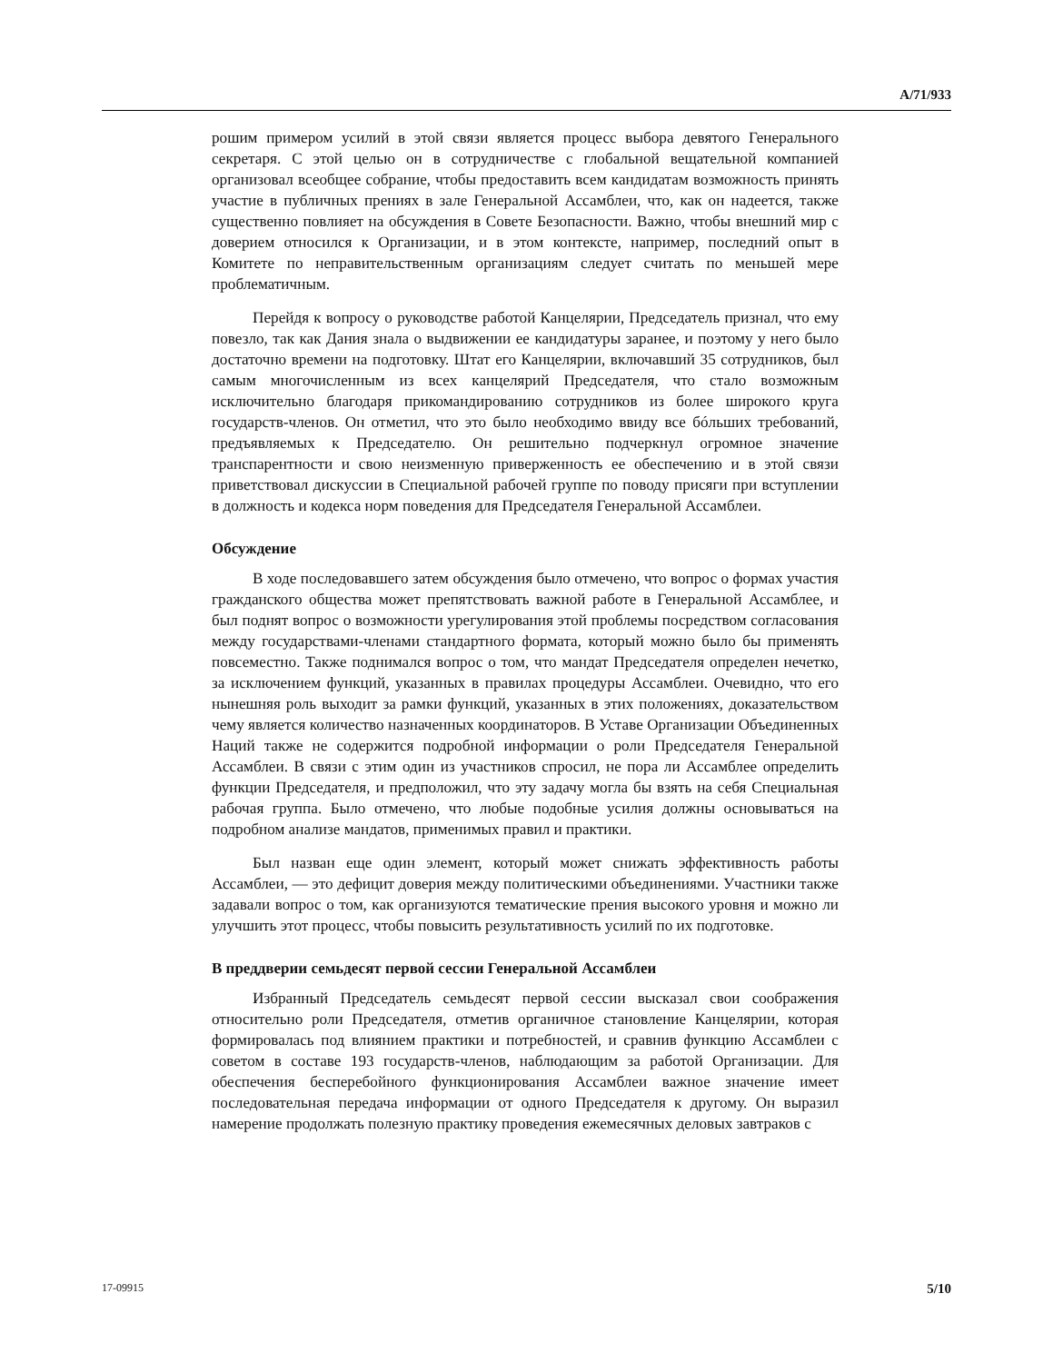A/71/933
рошим примером усилий в этой связи является процесс выбора девятого Генерального секретаря. С этой целью он в сотрудничестве с глобальной вещательной компанией организовал всеобщее собрание, чтобы предоставить всем кандидатам возможность принять участие в публичных прениях в зале Генеральной Ассамблеи, что, как он надеется, также существенно повлияет на обсуждения в Совете Безопасности. Важно, чтобы внешний мир с доверием относился к Организации, и в этом контексте, например, последний опыт в Комитете по неправительственным организациям следует считать по меньшей мере проблематичным.
Перейдя к вопросу о руководстве работой Канцелярии, Председатель признал, что ему повезло, так как Дания знала о выдвижении ее кандидатуры заранее, и поэтому у него было достаточно времени на подготовку. Штат его Канцелярии, включавший 35 сотрудников, был самым многочисленным из всех канцелярий Председателя, что стало возможным исключительно благодаря прикомандированию сотрудников из более широкого круга государств-членов. Он отметил, что это было необходимо ввиду все бóльших требований, предъявляемых к Председателю. Он решительно подчеркнул огромное значение транспарентности и свою неизменную приверженность ее обеспечению и в этой связи приветствовал дискуссии в Специальной рабочей группе по поводу присяги при вступлении в должность и кодекса норм поведения для Председателя Генеральной Ассамблеи.
Обсуждение
В ходе последовавшего затем обсуждения было отмечено, что вопрос о формах участия гражданского общества может препятствовать важной работе в Генеральной Ассамблее, и был поднят вопрос о возможности урегулирования этой проблемы посредством согласования между государствами-членами стандартного формата, который можно было бы применять повсеместно. Также поднимался вопрос о том, что мандат Председателя определен нечетко, за исключением функций, указанных в правилах процедуры Ассамблеи. Очевидно, что его нынешняя роль выходит за рамки функций, указанных в этих положениях, доказательством чему является количество назначенных координаторов. В Уставе Организации Объединенных Наций также не содержится подробной информации о роли Председателя Генеральной Ассамблеи. В связи с этим один из участников спросил, не пора ли Ассамблее определить функции Председателя, и предположил, что эту задачу могла бы взять на себя Специальная рабочая группа. Было отмечено, что любые подобные усилия должны основываться на подробном анализе мандатов, применимых правил и практики.
Был назван еще один элемент, который может снижать эффективность работы Ассамблеи, — это дефицит доверия между политическими объединениями. Участники также задавали вопрос о том, как организуются тематические прения высокого уровня и можно ли улучшить этот процесс, чтобы повысить результативность усилий по их подготовке.
В преддверии семьдесят первой сессии Генеральной Ассамблеи
Избранный Председатель семьдесят первой сессии высказал свои соображения относительно роли Председателя, отметив органичное становление Канцелярии, которая формировалась под влиянием практики и потребностей, и сравнив функцию Ассамблеи с советом в составе 193 государств-членов, наблюдающим за работой Организации. Для обеспечения бесперебойного функционирования Ассамблеи важное значение имеет последовательная передача информации от одного Председателя к другому. Он выразил намерение продолжать полезную практику проведения ежемесячных деловых завтраков с
17-09915 5/10